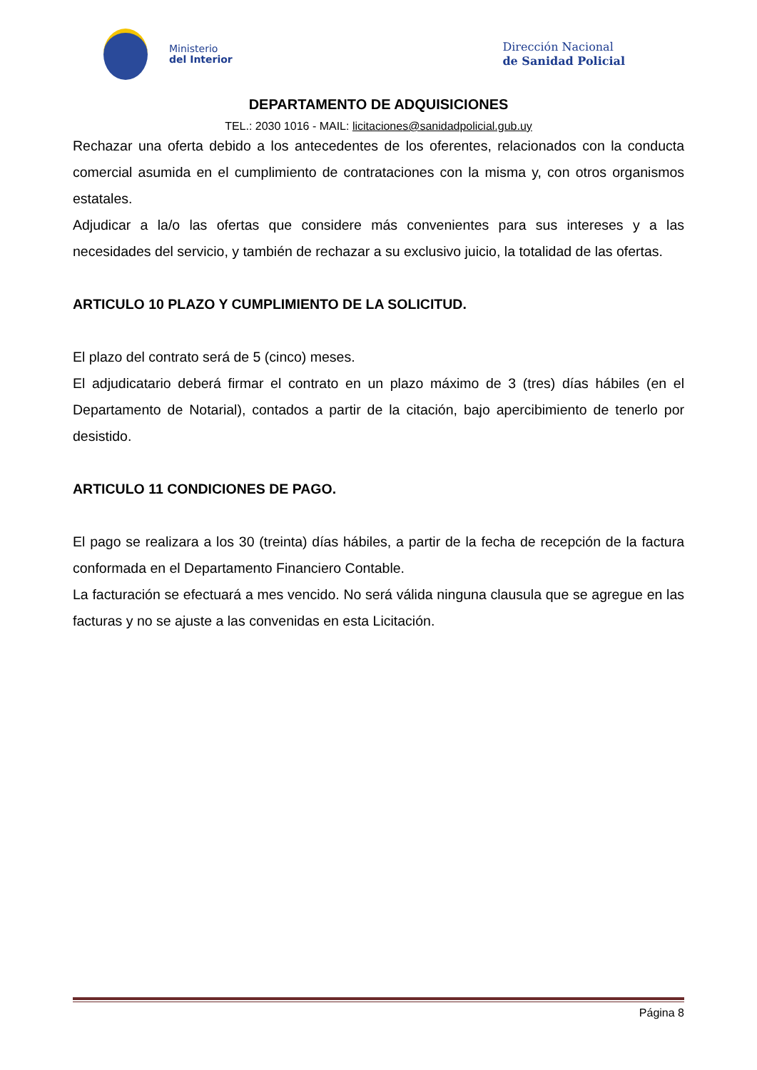Ministerio
del Interior
Dirección Nacional
de Sanidad Policial
DEPARTAMENTO DE ADQUISICIONES
TEL.: 2030 1016 - MAIL: licitaciones@sanidadpolicial.gub.uy
Rechazar una oferta debido a los antecedentes de los oferentes, relacionados con la conducta comercial asumida en el cumplimiento de contrataciones con la misma y, con otros organismos estatales.
Adjudicar a la/o las ofertas que considere más convenientes para sus intereses y a las necesidades del servicio, y también de rechazar a su exclusivo juicio, la totalidad de las ofertas.
ARTICULO 10 PLAZO Y CUMPLIMIENTO DE LA SOLICITUD.
El plazo del contrato será de 5 (cinco) meses.
El adjudicatario deberá firmar el contrato en un plazo máximo de 3 (tres) días hábiles (en el Departamento de Notarial), contados a partir de la citación, bajo apercibimiento de tenerlo por desistido.
ARTICULO 11 CONDICIONES DE PAGO.
El pago se realizara a los 30 (treinta) días hábiles, a partir de la fecha de recepción de la factura conformada en el Departamento Financiero Contable.
La facturación se efectuará a mes vencido. No será válida ninguna clausula que se agregue en las facturas y no se ajuste a las convenidas en esta Licitación.
Página 8